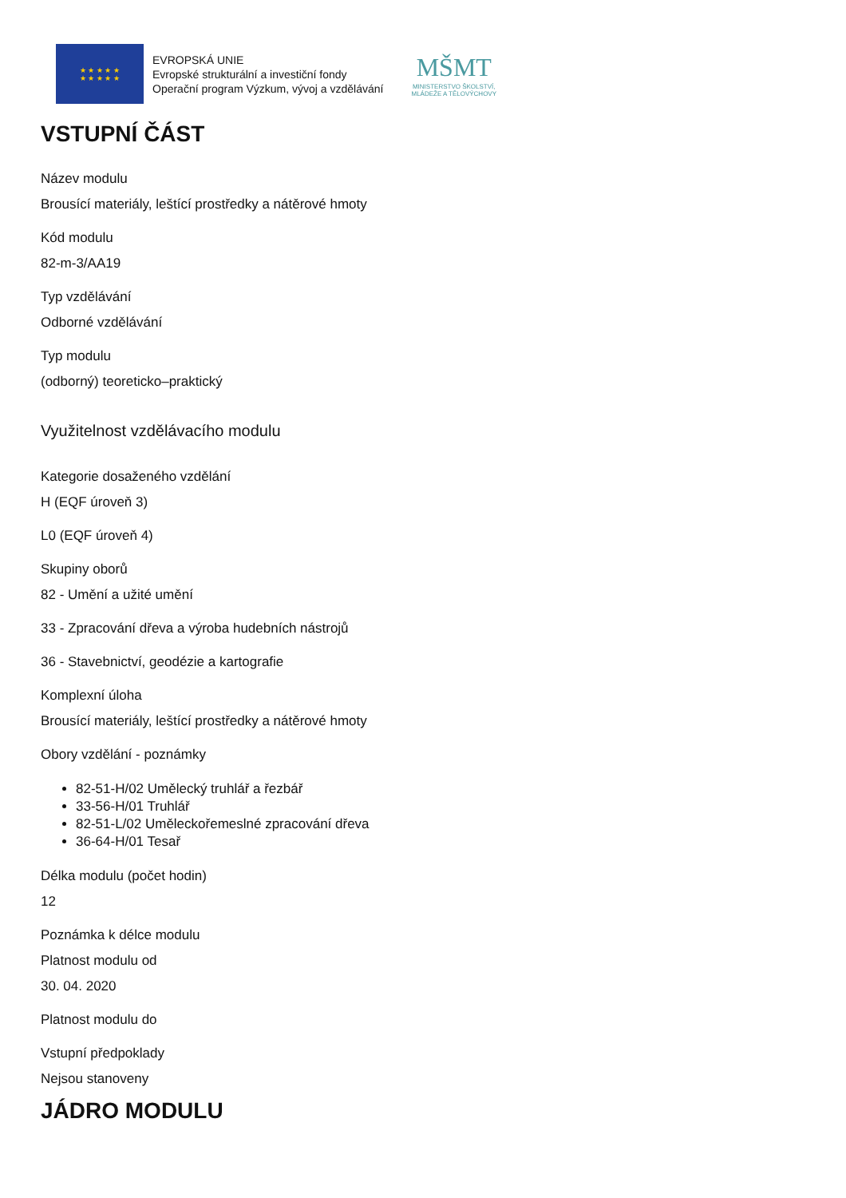★ ★ ★ ★ ★
★ ★ ★ ★ ★
EVROPSKÁ UNIE
Evropské strukturální a investiční fondy
Operační program Výzkum, vývoj a vzdělávání
MŠMT
MINISTERSTVO ŠKOLSTVÍ,
MLÁDEŽE A TĚLOVÝCHOVY
VSTUPNÍ ČÁST
Název modulu
Brousící materiály, leštící prostředky a nátěrové hmoty
Kód modulu
82-m-3/AA19
Typ vzdělávání
Odborné vzdělávání
Typ modulu
(odborný) teoreticko–praktický
Využitelnost vzdělávacího modulu
Kategorie dosaženého vzdělání
H (EQF úroveň 3)
L0 (EQF úroveň 4)
Skupiny oborů
82 - Umění a užité umění
33 - Zpracování dřeva a výroba hudebních nástrojů
36 - Stavebnictví, geodézie a kartografie
Komplexní úloha
Brousící materiály, leštící prostředky a nátěrové hmoty
Obory vzdělání - poznámky
82-51-H/02 Umělecký truhlář a řezbář
33-56-H/01 Truhlář
82-51-L/02 Uměleckořemeslné zpracování dřeva
36-64-H/01 Tesař
Délka modulu (počet hodin)
12
Poznámka k délce modulu
Platnost modulu od
30. 04. 2020
Platnost modulu do
Vstupní předpoklady
Nejsou stanoveny
JÁDRO MODULU